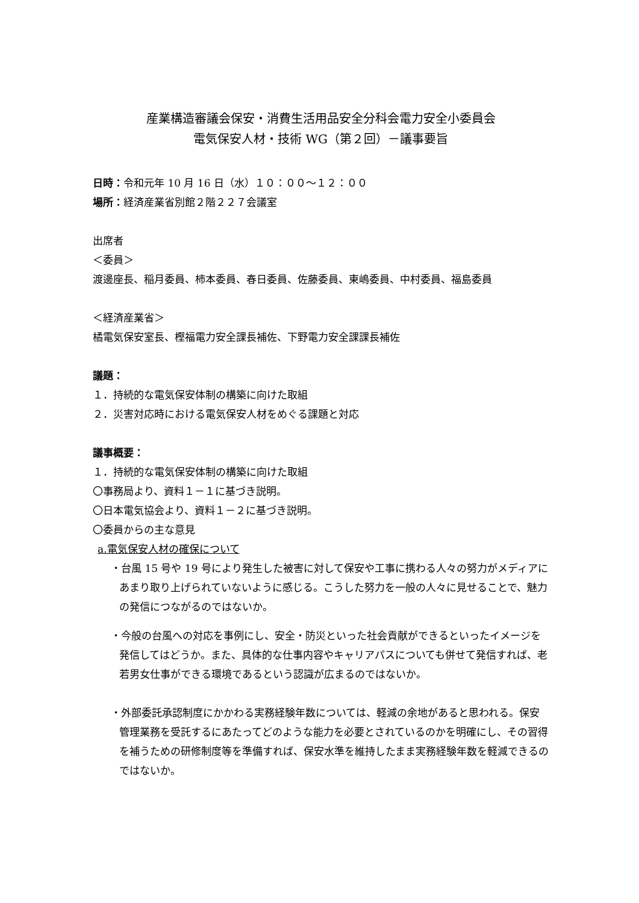産業構造審議会保安・消費生活用品安全分科会電力安全小委員会
電気保安人材・技術 WG（第２回）－議事要旨
日時：令和元年 10 月 16 日（水）１０：００～１２：００
場所：経済産業省別館２階２２７会議室
出席者
＜委員＞
渡邊座長、稲月委員、柿本委員、春日委員、佐藤委員、東嶋委員、中村委員、福島委員
＜経済産業省＞
橘電気保安室長、樫福電力安全課長補佐、下野電力安全課課長補佐
議題：
１．持続的な電気保安体制の構築に向けた取組
２．災害対応時における電気保安人材をめぐる課題と対応
議事概要：
１．持続的な電気保安体制の構築に向けた取組
〇事務局より、資料１－１に基づき説明。
〇日本電気協会より、資料１－２に基づき説明。
〇委員からの主な意見
a.電気保安人材の確保について
・台風 15 号や 19 号により発生した被害に対して保安や工事に携わる人々の努力がメディアにあまり取り上げられていないように感じる。こうした努力を一般の人々に見せることで、魅力の発信につながるのではないか。
・今般の台風への対応を事例にし、安全・防災といった社会貢献ができるといったイメージを発信してはどうか。また、具体的な仕事内容やキャリアパスについても併せて発信すれば、老若男女仕事ができる環境であるという認識が広まるのではないか。
・外部委託承認制度にかかわる実務経験年数については、軽減の余地があると思われる。保安管理業務を受託するにあたってどのような能力を必要とされているのかを明確にし、その習得を補うための研修制度等を準備すれば、保安水準を維持したまま実務経験年数を軽減できるのではないか。